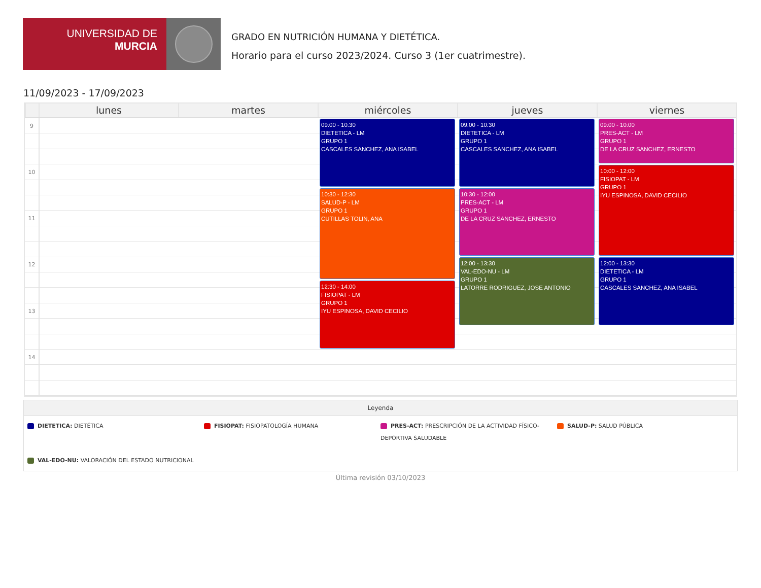UNIVERSIDAD DE
MURCIA
GRADO EN NUTRICIÓN HUMANA Y DIETÉTICA.
Horario para el curso 2023/2024. Curso 3 (1er cuatrimestre).
11/09/2023 - 17/09/2023
lunes
martes
miércoles
jueves
viernes
9
10
11
12
13
14
09:00 - 10:30
DIETETICA - LM
GRUPO 1
CASCALES SANCHEZ, ANA ISABEL
10:30 - 12:30
SALUD-P - LM
GRUPO 1
CUTILLAS TOLIN, ANA
12:30 - 14:00
FISIOPAT - LM
GRUPO 1
IYU ESPINOSA, DAVID CECILIO
09:00 - 10:30
DIETETICA - LM
GRUPO 1
CASCALES SANCHEZ, ANA ISABEL
10:30 - 12:00
PRES-ACT - LM
GRUPO 1
DE LA CRUZ SANCHEZ, ERNESTO
12:00 - 13:30
VAL-EDO-NU - LM
GRUPO 1
LATORRE RODRIGUEZ, JOSE ANTONIO
09:00 - 10:00
PRES-ACT - LM
GRUPO 1
DE LA CRUZ SANCHEZ, ERNESTO
10:00 - 12:00
FISIOPAT - LM
GRUPO 1
IYU ESPINOSA, DAVID CECILIO
12:00 - 13:30
DIETETICA - LM
GRUPO 1
CASCALES SANCHEZ, ANA ISABEL
Leyenda
DIETETICA: DIETÉTICA
FISIOPAT: FISIOPATOLOGÍA HUMANA
PRES-ACT: PRESCRIPCIÓN DE LA ACTIVIDAD FÍSICO-DEPORTIVA SALUDABLE
SALUD-P: SALUD PÚBLICA
VAL-EDO-NU: VALORACIÓN DEL ESTADO NUTRICIONAL
Última revisión 03/10/2023